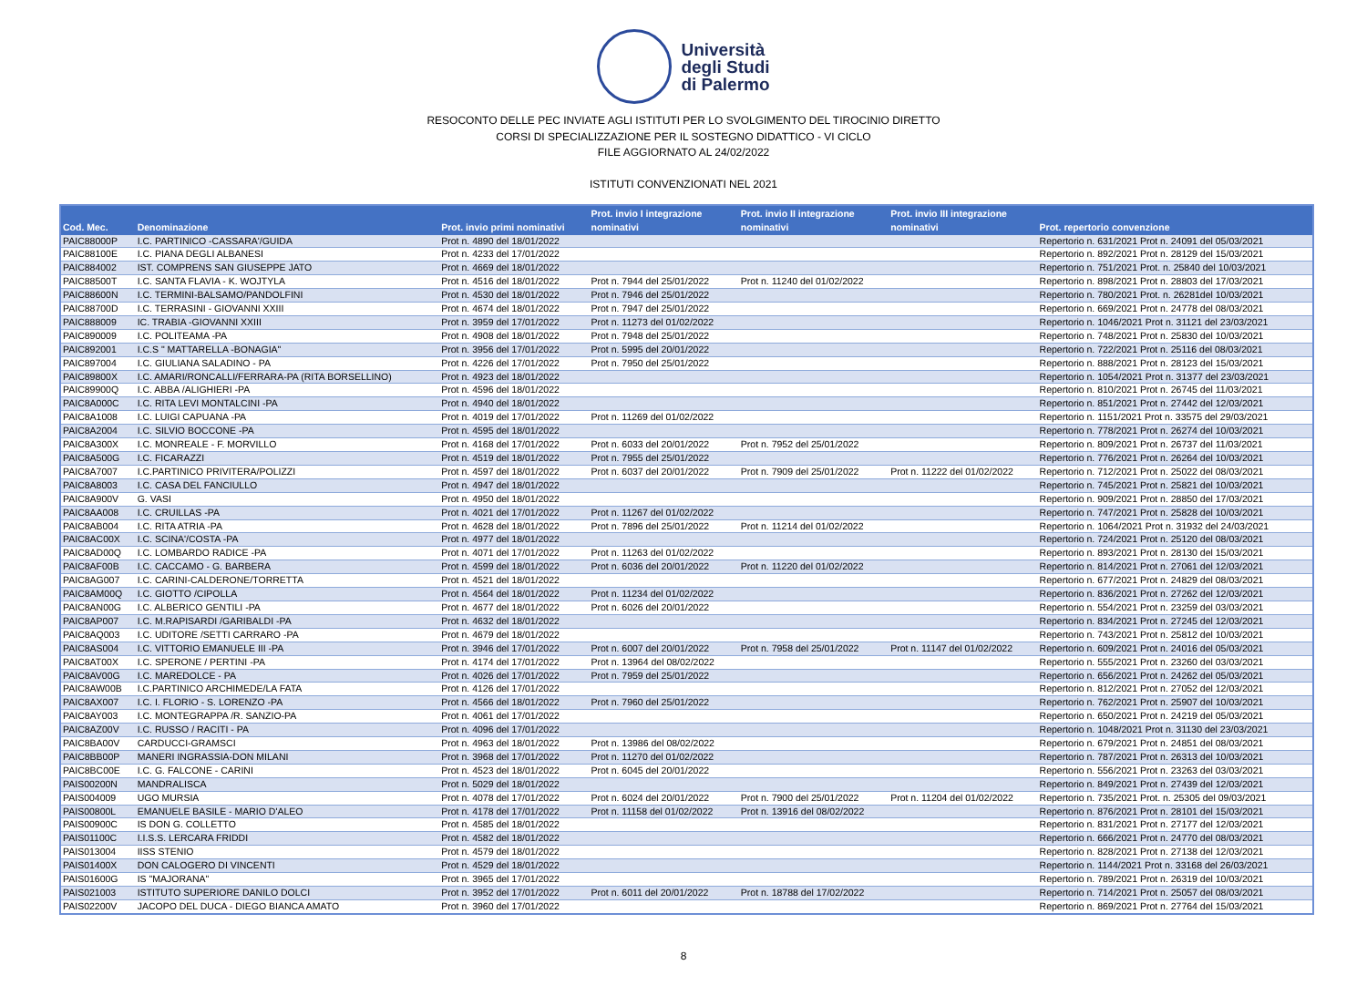Università
degli Studi
di Palermo
RESOCONTO DELLE PEC INVIATE AGLI ISTITUTI PER LO SVOLGIMENTO DEL TIROCINIO DIRETTO
CORSI DI SPECIALIZZAZIONE PER IL SOSTEGNO DIDATTICO - VI CICLO
FILE AGGIORNATO AL 24/02/2022
ISTITUTI CONVENZIONATI NEL 2021
| Cod. Mec. | Denominazione | Prot. invio primi nominativi | Prot. invio I integrazione nominativi | Prot. invio II integrazione nominativi | Prot. invio III integrazione nominativi | Prot. repertorio convenzione |
| --- | --- | --- | --- | --- | --- | --- |
| PAIC88000P | I.C. PARTINICO -CASSARA'/GUIDA | Prot n. 4890 del 18/01/2022 | | | | Repertorio n. 631/2021 Prot n. 24091 del 05/03/2021 |
| PAIC88100E | I.C. PIANA DEGLI ALBANESI | Prot n. 4233 del 17/01/2022 | | | | Repertorio n. 892/2021 Prot n. 28129 del 15/03/2021 |
| PAIC884002 | IST. COMPRENS SAN GIUSEPPE JATO | Prot n. 4669 del 18/01/2022 | | | | Repertorio n. 751/2021 Prot. n. 25840 del 10/03/2021 |
| PAIC88500T | I.C. SANTA FLAVIA - K. WOJTYLA | Prot n. 4516 del 18/01/2022 | Prot n. 7944 del 25/01/2022 | Prot n. 11240 del 01/02/2022 | | Repertorio n. 898/2021 Prot n. 28803 del 17/03/2021 |
| PAIC88600N | I.C. TERMINI-BALSAMO/PANDOLFINI | Prot n. 4530 del 18/01/2022 | Prot n. 7946 del 25/01/2022 | | | Repertorio n. 780/2021 Prot. n. 26281del 10/03/2021 |
| PAIC88700D | I.C. TERRASINI - GIOVANNI XXIII | Prot n. 4674 del 18/01/2022 | Prot n. 7947 del 25/01/2022 | | | Repertorio n. 669/2021 Prot n. 24778 del 08/03/2021 |
| PAIC888009 | IC. TRABIA -GIOVANNI XXIII | Prot n. 3959 del 17/01/2022 | Prot n. 11273 del 01/02/2022 | | | Repertorio n. 1046/2021 Prot n. 31121 del 23/03/2021 |
| PAIC890009 | I.C. POLITEAMA -PA | Prot n. 4908 del 18/01/2022 | Prot n. 7948 del 25/01/2022 | | | Repertorio n. 748/2021 Prot n. 25830 del 10/03/2021 |
| PAIC892001 | I.C.S " MATTARELLA -BONAGIA" | Prot n. 3956 del 17/01/2022 | Prot n. 5995 del 20/01/2022 | | | Repertorio n. 722/2021 Prot n. 25116 del 08/03/2021 |
| PAIC897004 | I.C. GIULIANA SALADINO - PA | Prot n. 4226 del 17/01/2022 | Prot n. 7950 del 25/01/2022 | | | Repertorio n. 888/2021 Prot n. 28123 del 15/03/2021 |
| PAIC89800X | I.C. AMARI/RONCALLI/FERRARA-PA (RITA BORSELLINO) | Prot n. 4923 del 18/01/2022 | | | | Repertorio n. 1054/2021 Prot n. 31377 del 23/03/2021 |
| PAIC89900Q | I.C. ABBA /ALIGHIERI -PA | Prot n. 4596 del 18/01/2022 | | | | Repertorio n. 810/2021 Prot n. 26745 del 11/03/2021 |
| PAIC8A000C | I.C. RITA LEVI MONTALCINI -PA | Prot n. 4940 del 18/01/2022 | | | | Repertorio n. 851/2021 Prot n. 27442 del 12/03/2021 |
| PAIC8A1008 | I.C. LUIGI CAPUANA -PA | Prot n. 4019 del 17/01/2022 | Prot n. 11269 del 01/02/2022 | | | Repertorio n. 1151/2021 Prot n. 33575 del 29/03/2021 |
| PAIC8A2004 | I.C. SILVIO BOCCONE -PA | Prot n. 4595 del 18/01/2022 | | | | Repertorio n. 778/2021 Prot n. 26274 del 10/03/2021 |
| PAIC8A300X | I.C. MONREALE - F. MORVILLO | Prot n. 4168 del 17/01/2022 | Prot n. 6033 del 20/01/2022 | Prot n. 7952 del 25/01/2022 | | Repertorio n. 809/2021 Prot n. 26737 del 11/03/2021 |
| PAIC8A500G | I.C. FICARAZZI | Prot n. 4519 del 18/01/2022 | Prot n. 7955 del 25/01/2022 | | | Repertorio n. 776/2021 Prot n. 26264 del 10/03/2021 |
| PAIC8A7007 | I.C.PARTINICO PRIVITERA/POLIZZI | Prot n. 4597 del 18/01/2022 | Prot n. 6037 del 20/01/2022 | Prot n. 7909 del 25/01/2022 | Prot n. 11222 del 01/02/2022 | Repertorio n. 712/2021 Prot n. 25022 del 08/03/2021 |
| PAIC8A8003 | I.C. CASA DEL FANCIULLO | Prot n. 4947 del 18/01/2022 | | | | Repertorio n. 745/2021 Prot n. 25821 del 10/03/2021 |
| PAIC8A900V | G. VASI | Prot n. 4950 del 18/01/2022 | | | | Repertorio n. 909/2021 Prot n. 28850 del 17/03/2021 |
| PAIC8AA008 | I.C. CRUILLAS -PA | Prot n. 4021 del 17/01/2022 | Prot n. 11267 del 01/02/2022 | | | Repertorio n. 747/2021 Prot n. 25828 del 10/03/2021 |
| PAIC8AB004 | I.C. RITA ATRIA -PA | Prot n. 4628 del 18/01/2022 | Prot n. 7896 del 25/01/2022 | Prot n. 11214 del 01/02/2022 | | Repertorio n. 1064/2021 Prot n. 31932 del 24/03/2021 |
| PAIC8AC00X | I.C. SCINA'/COSTA -PA | Prot n. 4977 del 18/01/2022 | | | | Repertorio n. 724/2021 Prot n. 25120 del 08/03/2021 |
| PAIC8AD00Q | I.C. LOMBARDO RADICE -PA | Prot n. 4071 del 17/01/2022 | Prot n. 11263 del 01/02/2022 | | | Repertorio n. 893/2021 Prot n. 28130 del 15/03/2021 |
| PAIC8AF00B | I.C. CACCAMO - G. BARBERA | Prot n. 4599 del 18/01/2022 | Prot n. 6036 del 20/01/2022 | Prot n. 11220 del 01/02/2022 | | Repertorio n. 814/2021 Prot n. 27061 del 12/03/2021 |
| PAIC8AG007 | I.C. CARINI-CALDERONE/TORRETTA | Prot n. 4521 del 18/01/2022 | | | | Repertorio n. 677/2021 Prot n. 24829 del 08/03/2021 |
| PAIC8AM00Q | I.C. GIOTTO /CIPOLLA | Prot n. 4564 del 18/01/2022 | Prot n. 11234 del 01/02/2022 | | | Repertorio n. 836/2021 Prot n. 27262 del 12/03/2021 |
| PAIC8AN00G | I.C. ALBERICO GENTILI -PA | Prot n. 4677 del 18/01/2022 | Prot n. 6026 del 20/01/2022 | | | Repertorio n. 554/2021 Prot n. 23259 del 03/03/2021 |
| PAIC8AP007 | I.C. M.RAPISARDI /GARIBALDI -PA | Prot n. 4632 del 18/01/2022 | | | | Repertorio n. 834/2021 Prot n. 27245 del 12/03/2021 |
| PAIC8AQ003 | I.C. UDITORE /SETTI CARRARO -PA | Prot n. 4679 del 18/01/2022 | | | | Repertorio n. 743/2021 Prot n. 25812 del 10/03/2021 |
| PAIC8AS004 | I.C. VITTORIO EMANUELE III -PA | Prot n. 3946 del 17/01/2022 | Prot n. 6007 del 20/01/2022 | Prot n. 7958 del 25/01/2022 | Prot n. 11147 del 01/02/2022 | Repertorio n. 609/2021 Prot n. 24016 del 05/03/2021 |
| PAIC8AT00X | I.C. SPERONE / PERTINI -PA | Prot n. 4174 del 17/01/2022 | Prot n. 13964 del 08/02/2022 | | | Repertorio n. 555/2021 Prot n. 23260 del 03/03/2021 |
| PAIC8AV00G | I.C. MAREDOLCE - PA | Prot n. 4026 del 17/01/2022 | Prot n. 7959 del 25/01/2022 | | | Repertorio n. 656/2021 Prot n. 24262 del 05/03/2021 |
| PAIC8AW00B | I.C.PARTINICO ARCHIMEDE/LA FATA | Prot n. 4126 del 17/01/2022 | | | | Repertorio n. 812/2021 Prot n. 27052 del 12/03/2021 |
| PAIC8AX007 | I.C. I. FLORIO - S. LORENZO -PA | Prot n. 4566 del 18/01/2022 | Prot n. 7960 del 25/01/2022 | | | Repertorio n. 762/2021 Prot n. 25907 del 10/03/2021 |
| PAIC8AY003 | I.C. MONTEGRAPPA /R. SANZIO-PA | Prot n. 4061 del 17/01/2022 | | | | Repertorio n. 650/2021 Prot n. 24219 del 05/03/2021 |
| PAIC8AZ00V | I.C. RUSSO / RACITI - PA | Prot n. 4096 del 17/01/2022 | | | | Repertorio n. 1048/2021 Prot n. 31130 del 23/03/2021 |
| PAIC8BA00V | CARDUCCI-GRAMSCI | Prot n. 4963 del 18/01/2022 | Prot n. 13986 del 08/02/2022 | | | Repertorio n. 679/2021 Prot n. 24851 del 08/03/2021 |
| PAIC8BB00P | MANERI INGRASSIA-DON MILANI | Prot n. 3968 del 17/01/2022 | Prot n. 11270 del 01/02/2022 | | | Repertorio n. 787/2021 Prot n. 26313 del 10/03/2021 |
| PAIC8BC00E | I.C. G. FALCONE - CARINI | Prot n. 4523 del 18/01/2022 | Prot n. 6045 del 20/01/2022 | | | Repertorio n. 556/2021 Prot n. 23263 del 03/03/2021 |
| PAIS00200N | MANDRALISCA | Prot n. 5029 del 18/01/2022 | | | | Repertorio n. 849/2021 Prot n. 27439 del 12/03/2021 |
| PAIS004009 | UGO MURSIA | Prot n. 4078 del 17/01/2022 | Prot n. 6024 del 20/01/2022 | Prot n. 7900 del 25/01/2022 | Prot n. 11204 del 01/02/2022 | Repertorio n. 735/2021 Prot. n. 25305 del 09/03/2021 |
| PAIS00800L | EMANUELE BASILE - MARIO D'ALEO | Prot n. 4178 del 17/01/2022 | Prot n. 11158 del 01/02/2022 | Prot n. 13916 del 08/02/2022 | | Repertorio n. 876/2021 Prot n. 28101 del 15/03/2021 |
| PAIS00900C | IS DON G. COLLETTO | Prot n. 4585 del 18/01/2022 | | | | Repertorio n. 831/2021 Prot n. 27177 del 12/03/2021 |
| PAIS01100C | I.I.S.S. LERCARA FRIDDI | Prot n. 4582 del 18/01/2022 | | | | Repertorio n. 666/2021 Prot n. 24770 del 08/03/2021 |
| PAIS013004 | IISS STENIO | Prot n. 4579 del 18/01/2022 | | | | Repertorio n. 828/2021 Prot n. 27138 del 12/03/2021 |
| PAIS01400X | DON CALOGERO DI VINCENTI | Prot n. 4529 del 18/01/2022 | | | | Repertorio n. 1144/2021 Prot n. 33168 del 26/03/2021 |
| PAIS01600G | IS "MAJORANA" | Prot n. 3965 del 17/01/2022 | | | | Repertorio n. 789/2021 Prot n. 26319 del 10/03/2021 |
| PAIS021003 | ISTITUTO SUPERIORE DANILO DOLCI | Prot n. 3952 del 17/01/2022 | Prot n. 6011 del 20/01/2022 | Prot n. 18788 del 17/02/2022 | | Repertorio n. 714/2021 Prot n. 25057 del 08/03/2021 |
| PAIS02200V | JACOPO DEL DUCA - DIEGO BIANCA AMATO | Prot n. 3960 del 17/01/2022 | | | | Repertorio n. 869/2021 Prot n. 27764 del 15/03/2021 |
8